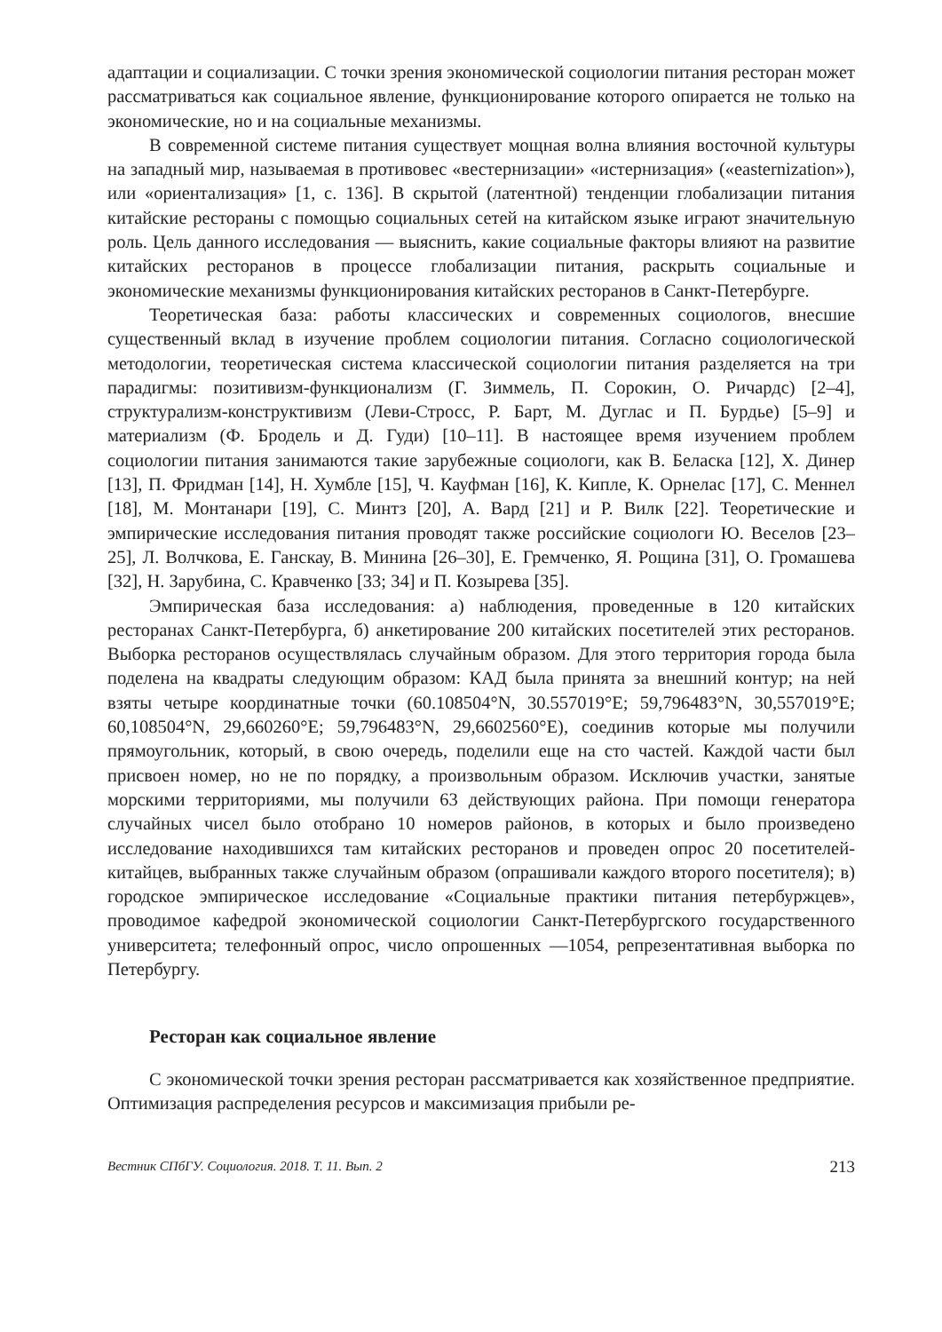адаптации и социализации. С точки зрения экономической социологии питания ресторан может рассматриваться как социальное явление, функционирование которого опирается не только на экономические, но и на социальные механизмы.
В современной системе питания существует мощная волна влияния восточной культуры на западный мир, называемая в противовес «вестернизации» «истернизация» («easternization»), или «ориентализация» [1, с. 136]. В скрытой (латентной) тенденции глобализации питания китайские рестораны с помощью социальных сетей на китайском языке играют значительную роль. Цель данного исследования — выяснить, какие социальные факторы влияют на развитие китайских ресторанов в процессе глобализации питания, раскрыть социальные и экономические механизмы функционирования китайских ресторанов в Санкт-Петербурге.
Теоретическая база: работы классических и современных социологов, внесшие существенный вклад в изучение проблем социологии питания. Согласно социологической методологии, теоретическая система классической социологии питания разделяется на три парадигмы: позитивизм-функционализм (Г. Зиммель, П. Сорокин, О. Ричардс) [2–4], структурализм-конструктивизм (Леви-Стросс, Р. Барт, М. Дуглас и П. Бурдье) [5–9] и материализм (Ф. Бродель и Д. Гуди) [10–11]. В настоящее время изучением проблем социологии питания занимаются такие зарубежные социологи, как В. Беласка [12], Х. Динер [13], П. Фридман [14], Н. Хумбле [15], Ч. Кауфман [16], К. Кипле, К. Орнелас [17], С. Меннел [18], М. Монтанари [19], С. Минтз [20], А. Вард [21] и Р. Вилк [22]. Теоретические и эмпирические исследования питания проводят также российские социологи Ю. Веселов [23–25], Л. Волчкова, Е. Ганскау, В. Минина [26–30], Е. Гремченко, Я. Рощина [31], О. Громашева [32], Н. Зарубина, С. Кравченко [33; 34] и П. Козырева [35].
Эмпирическая база исследования: а) наблюдения, проведенные в 120 китайских ресторанах Санкт-Петербурга, б) анкетирование 200 китайских посетителей этих ресторанов. Выборка ресторанов осуществлялась случайным образом. Для этого территория города была поделена на квадраты следующим образом: КАД была принята за внешний контур; на ней взяты четыре координатные точки (60.108504°N, 30.557019°E; 59,796483°N, 30,557019°E; 60,108504°N, 29,660260°E; 59,796483°N, 29,6602560°E), соединив которые мы получили прямоугольник, который, в свою очередь, поделили еще на сто частей. Каждой части был присвоен номер, но не по порядку, а произвольным образом. Исключив участки, занятые морскими территориями, мы получили 63 действующих района. При помощи генератора случайных чисел было отобрано 10 номеров районов, в которых и было произведено исследование находившихся там китайских ресторанов и проведен опрос 20 посетителей-китайцев, выбранных также случайным образом (опрашивали каждого второго посетителя); в) городское эмпирическое исследование «Социальные практики питания петербуржцев», проводимое кафедрой экономической социологии Санкт-Петербургского государственного университета; телефонный опрос, число опрошенных —1054, репрезентативная выборка по Петербургу.
Ресторан как социальное явление
С экономической точки зрения ресторан рассматривается как хозяйственное предприятие. Оптимизация распределения ресурсов и максимизация прибыли ре-
Вестник СПбГУ. Социология. 2018. Т. 11. Вып. 2 213